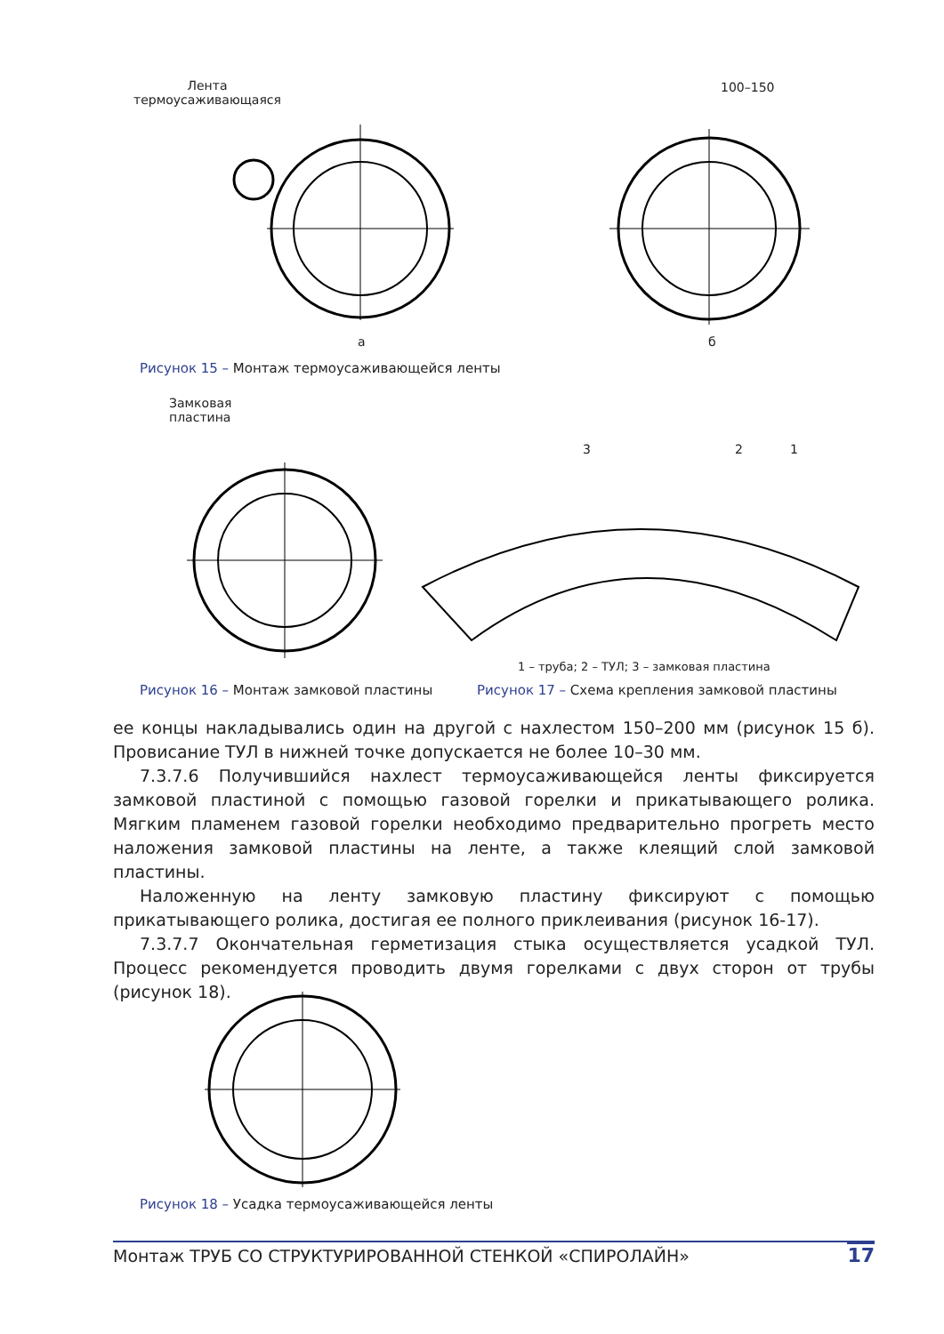Лента
термоусаживающаяся
100–150
а б
Рисунок 15 – Монтаж термоусаживающейся ленты
Замковая
пластина
3 2 1
1 – труба; 2 – ТУЛ; 3 – замковая пластина
Рисунок 16 – Монтаж замковой пластины
Рисунок 17 – Схема крепления замковой пластины
ее концы накладывались один на другой с нахлестом 150–200 мм (рисунок 15 б). Провисание ТУЛ в нижней точке допускается не более 10–30 мм.
7.3.7.6 Получившийся нахлест термоусаживающейся ленты фиксируется замковой пластиной с помощью газовой горелки и прикатывающего ролика. Мягким пламенем газовой горелки необходимо предварительно прогреть место наложения замковой пластины на ленте, а также клеящий слой замковой пластины.
Наложенную на ленту замковую пластину фиксируют с помощью прикатывающего ролика, достигая ее полного приклеивания (рисунок 16-17).
7.3.7.7 Окончательная герметизация стыка осуществляется усадкой ТУЛ. Процесс рекомендуется проводить двумя горелками с двух сторон от трубы (рисунок 18).
Рисунок 18 – Усадка термоусаживающейся ленты
Монтаж ТРУБ СО СТРУКТУРИРОВАННОЙ СТЕНКОЙ «СПИРОЛАЙН» 17